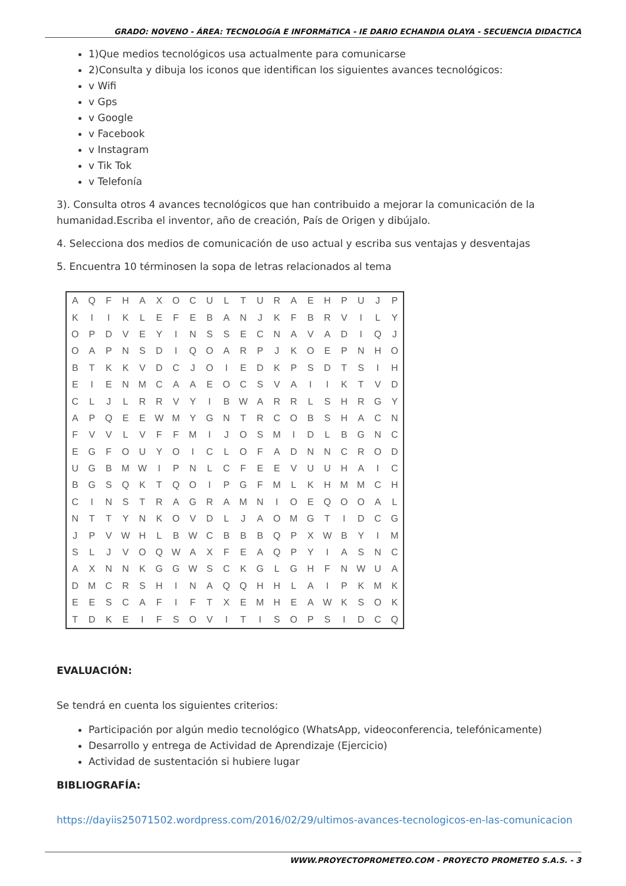GRADO: NOVENO - ÁREA: TECNOLOGíA E INFORMáTICA - IE DARIO ECHANDIA OLAYA - SECUENCIA DIDACTICA
1)Que medios tecnológicos usa actualmente para comunicarse
2)Consulta y dibuja los iconos que identifican los siguientes avances tecnológicos:
v Wifi
v Gps
v Google
v Facebook
v Instagram
v Tik Tok
v Telefonía
3). Consulta otros 4 avances tecnológicos que han contribuido a mejorar la comunicación de la humanidad.Escriba el inventor, año de creación, País de Origen y dibújalo.
4. Selecciona dos medios de comunicación de uso actual y escriba sus ventajas y desventajas
5. Encuentra 10 términosen la sopa de letras relacionados al tema
| A | Q | F | H | A | X | O | C | U | L | T | U | R | A | E | H | P | U | J | P |
| K | I | I | K | L | E | F | E | B | A | N | J | K | F | B | R | V | I | L | Y |
| O | P | D | V | E | Y | I | N | S | S | E | C | N | A | V | A | D | I | Q | J |
| O | A | P | N | S | D | I | Q | O | A | R | P | J | K | O | E | P | N | H | O |
| B | T | K | K | V | D | C | J | O | I | E | D | K | P | S | D | T | S | I | H |
| E | I | E | N | M | C | A | A | E | O | C | S | V | A | I | I | K | T | V | D |
| C | L | J | L | R | R | V | Y | I | B | W | A | R | R | L | S | H | R | G | Y |
| A | P | Q | E | E | W | M | Y | G | N | T | R | C | O | B | S | H | A | C | N |
| F | V | V | L | V | F | F | M | I | J | O | S | M | I | D | L | B | G | N | C |
| E | G | F | O | U | Y | O | I | C | L | O | F | A | D | N | N | C | R | O | D |
| U | G | B | M | W | I | P | N | L | C | F | E | E | V | U | U | H | A | I | C |
| B | G | S | Q | K | T | Q | O | I | P | G | F | M | L | K | H | M | M | C | H |
| C | I | N | S | T | R | A | G | R | A | M | N | I | O | E | Q | O | O | A | L |
| N | T | T | Y | N | K | O | V | D | L | J | A | O | M | G | T | I | D | C | G |
| J | P | V | W | H | L | B | W | C | B | B | B | Q | P | X | W | B | Y | I | M |
| S | L | J | V | O | Q | W | A | X | F | E | A | Q | P | Y | I | A | S | N | C |
| A | X | N | N | K | G | G | W | S | C | K | G | L | G | H | F | N | W | U | A |
| D | M | C | R | S | H | I | N | A | Q | Q | H | H | L | A | I | P | K | M | K |
| E | E | S | C | A | F | I | F | T | X | E | M | H | E | A | W | K | S | O | K |
| T | D | K | E | I | F | S | O | V | I | T | I | S | O | P | S | I | D | C | Q |
EVALUACIÓN:
Se tendrá en cuenta los siguientes criterios:
Participación por algún medio tecnológico (WhatsApp, videoconferencia, telefónicamente)
Desarrollo y entrega de Actividad de Aprendizaje (Ejercicio)
Actividad de sustentación si hubiere lugar
BIBLIOGRAFÍA:
https://dayiis25071502.wordpress.com/2016/02/29/ultimos-avances-tecnologicos-en-las-comunicacion
WWW.PROYECTOPROMETEO.COM - PROYECTO PROMETEO S.A.S. - 3